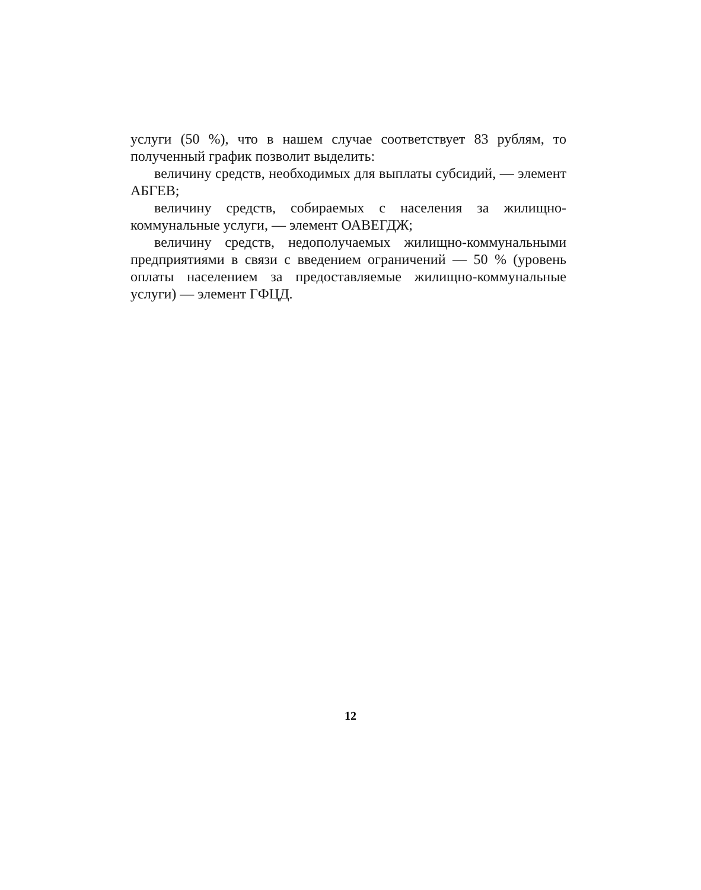услуги (50 %), что в нашем случае соответствует 83 рублям, то полученный график позволит выделить:
величину средств, необходимых для выплаты субсидий, — элемент АБГЕВ;
величину средств, собираемых с населения за жилищно-коммунальные услуги, — элемент ОАВЕГДЖ;
величину средств, недополучаемых жилищно-коммунальными предприятиями в связи с введением ограничений — 50 % (уровень оплаты населением за предоставляемые жилищно-коммунальные услуги) — элемент ГФЦД.
12